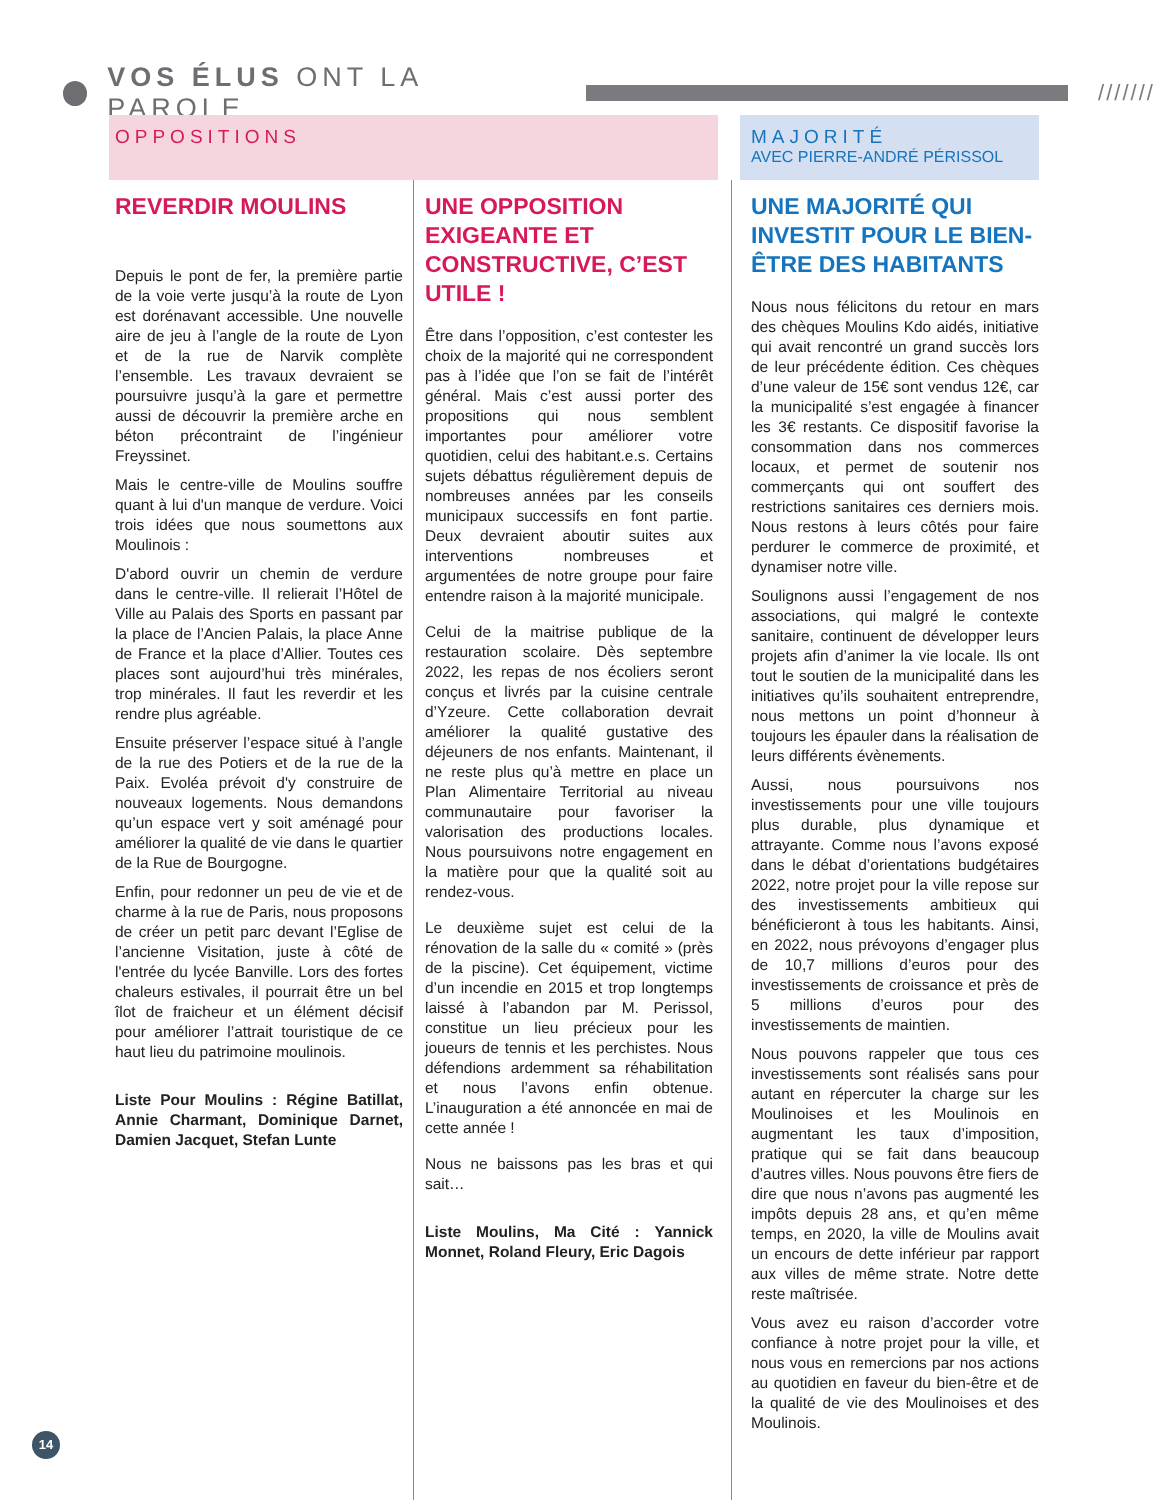VOS ÉLUS ONT LA PAROLE
////////
OPPOSITIONS
REVERDIR MOULINS
Depuis le pont de fer, la première partie de la voie verte jusqu’à la route de Lyon est dorénavant accessible. Une nouvelle aire de jeu à l’angle de la route de Lyon et de la rue de Narvik complète l’ensemble. Les travaux devraient se poursuivre jusqu’à la gare et permettre aussi de découvrir la première arche en béton précontraint de l’ingénieur Freyssinet.
Mais le centre-ville de Moulins souffre quant à lui d'un manque de verdure. Voici trois idées que nous soumettons aux Moulinois :
D'abord ouvrir un chemin de verdure dans le centre-ville. Il relierait l’Hôtel de Ville au Palais des Sports en passant par la place de l’Ancien Palais, la place Anne de France et la place d’Allier. Toutes ces places sont aujourd’hui très minérales, trop minérales. Il faut les reverdir et les rendre plus agréable.
Ensuite préserver l’espace situé à l’angle de la rue des Potiers et de la rue de la Paix. Evoléa prévoit d'y construire de nouveaux logements. Nous demandons qu’un espace vert y soit aménagé pour améliorer la qualité de vie dans le quartier de la Rue de Bourgogne.
Enfin, pour redonner un peu de vie et de charme à la rue de Paris, nous proposons de créer un petit parc devant l’Eglise de l’ancienne Visitation, juste à côté de l'entrée du lycée Banville. Lors des fortes chaleurs estivales, il pourrait être un bel îlot de fraicheur et un élément décisif pour améliorer l’attrait touristique de ce haut lieu du patrimoine moulinois.
Liste Pour Moulins : Régine Batillat, Annie Charmant, Dominique Darnet, Damien Jacquet, Stefan Lunte
UNE OPPOSITION EXIGEANTE ET CONSTRUCTIVE, C’EST UTILE !
Être dans l’opposition, c’est contester les choix de la majorité qui ne correspondent pas à l’idée que l’on se fait de l’intérêt général. Mais c’est aussi porter des propositions qui nous semblent importantes pour améliorer votre quotidien, celui des habitant.e.s. Certains sujets débattus régulièrement depuis de nombreuses années par les conseils municipaux successifs en font partie. Deux devraient aboutir suites aux interventions nombreuses et argumentées de notre groupe pour faire entendre raison à la majorité municipale.
Celui de la maitrise publique de la restauration scolaire. Dès septembre 2022, les repas de nos écoliers seront conçus et livrés par la cuisine centrale d’Yzeure. Cette collaboration devrait améliorer la qualité gustative des déjeuners de nos enfants. Maintenant, il ne reste plus qu’à mettre en place un Plan Alimentaire Territorial au niveau communautaire pour favoriser la valorisation des productions locales. Nous poursuivons notre engagement en la matière pour que la qualité soit au rendez-vous.
Le deuxième sujet est celui de la rénovation de la salle du « comité » (près de la piscine). Cet équipement, victime d’un incendie en 2015 et trop longtemps laissé à l’abandon par M. Perissol, constitue un lieu précieux pour les joueurs de tennis et les perchistes. Nous défendions ardemment sa réhabilitation et nous l’avons enfin obtenue. L’inauguration a été annoncée en mai de cette année !
Nous ne baissons pas les bras et qui sait…
Liste Moulins, Ma Cité : Yannick Monnet, Roland Fleury, Eric Dagois
MAJORITÉ
AVEC PIERRE-ANDRÉ PÉRISSOL
UNE MAJORITÉ QUI INVESTIT POUR LE BIEN-ÊTRE DES HABITANTS
Nous nous félicitons du retour en mars des chèques Moulins Kdo aidés, initiative qui avait rencontré un grand succès lors de leur précédente édition. Ces chèques d’une valeur de 15€ sont vendus 12€, car la municipalité s’est engagée à financer les 3€ restants. Ce dispositif favorise la consommation dans nos commerces locaux, et permet de soutenir nos commerçants qui ont souffert des restrictions sanitaires ces derniers mois. Nous restons à leurs côtés pour faire perdurer le commerce de proximité, et dynamiser notre ville.
Soulignons aussi l’engagement de nos associations, qui malgré le contexte sanitaire, continuent de développer leurs projets afin d’animer la vie locale. Ils ont tout le soutien de la municipalité dans les initiatives qu’ils souhaitent entreprendre, nous mettons un point d’honneur à toujours les épauler dans la réalisation de leurs différents évènements.
Aussi, nous poursuivons nos investissements pour une ville toujours plus durable, plus dynamique et attrayante. Comme nous l’avons exposé dans le débat d’orientations budgétaires 2022, notre projet pour la ville repose sur des investissements ambitieux qui bénéficieront à tous les habitants. Ainsi, en 2022, nous prévoyons d’engager plus de 10,7 millions d’euros pour des investissements de croissance et près de 5 millions d’euros pour des investissements de maintien.
Nous pouvons rappeler que tous ces investissements sont réalisés sans pour autant en répercuter la charge sur les Moulinoises et les Moulinois en augmentant les taux d’imposition, pratique qui se fait dans beaucoup d’autres villes. Nous pouvons être fiers de dire que nous n’avons pas augmenté les impôts depuis 28 ans, et qu’en même temps, en 2020, la ville de Moulins avait un encours de dette inférieur par rapport aux villes de même strate. Notre dette reste maîtrisée.
Vous avez eu raison d’accorder votre confiance à notre projet pour la ville, et nous vous en remercions par nos actions au quotidien en faveur du bien-être et de la qualité de vie des Moulinoises et des Moulinois.
14